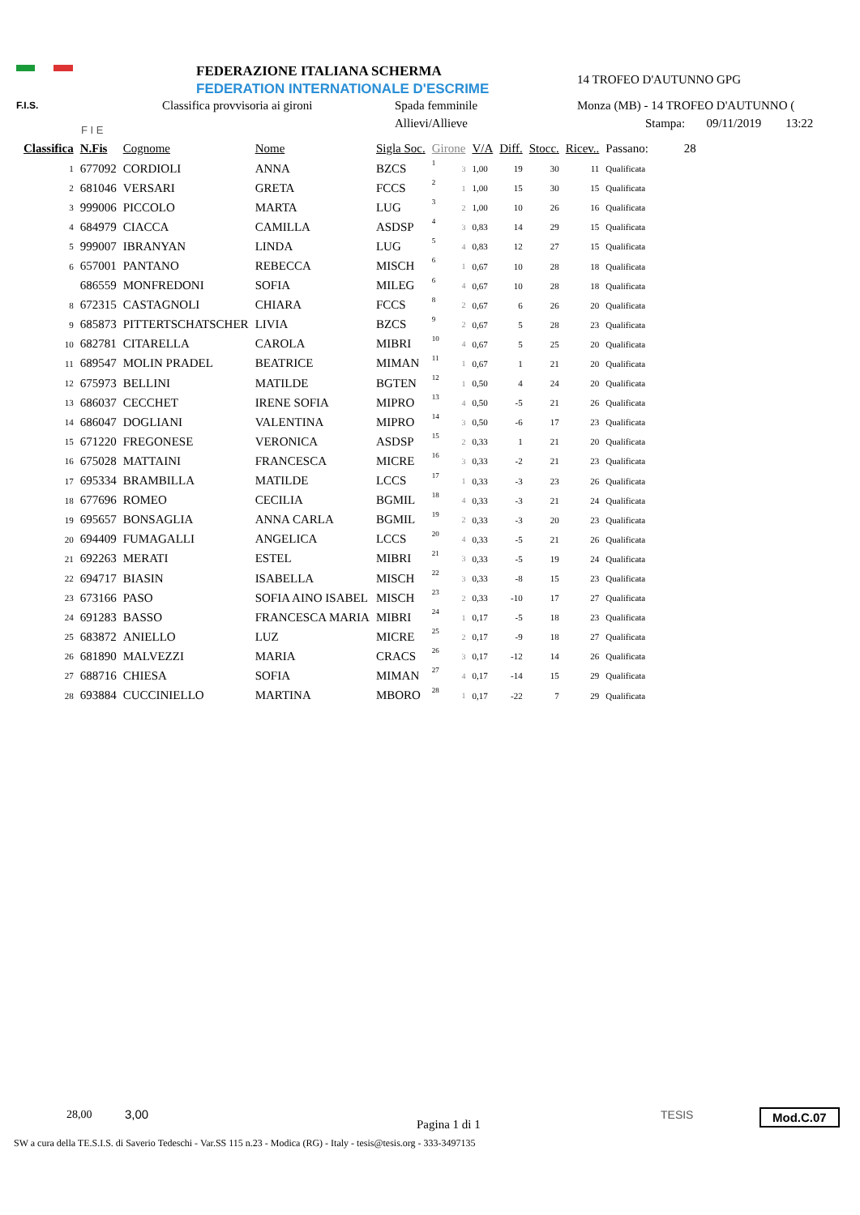F.I.S.
F I E
FEDERAZIONE ITALIANA SCHERMA
FEDERATION INTERNATIONALE D'ESCRIME
Classifica provvisoria ai gironi Spada femminile
Allievi/Allieve
14 TROFEO D'AUTUNNO GPG
Monza (MB) - 14 TROFEO D'AUTUNNO (
Stampa: 09/11/2019 13:22
| Classifica | N.Fis | Cognome | Nome | Sigla Soc. | Girone | | V/A | Diff. | Stocc. | Ricev.. | Passano: | 28 |
| --- | --- | --- | --- | --- | --- | --- | --- | --- | --- | --- | --- | --- |
| 1 | 677092 | CORDIOLI | ANNA | BZCS | 1 | 3 | 1,00 | 19 | 30 | 11 | Qualificata | |
| 2 | 681046 | VERSARI | GRETA | FCCS | 2 | 1 | 1,00 | 15 | 30 | 15 | Qualificata | |
| 3 | 999006 | PICCOLO | MARTA | LUG | 3 | 2 | 1,00 | 10 | 26 | 16 | Qualificata | |
| 4 | 684979 | CIACCA | CAMILLA | ASDSP | 4 | 3 | 0,83 | 14 | 29 | 15 | Qualificata | |
| 5 | 999007 | IBRANYAN | LINDA | LUG | 5 | 4 | 0,83 | 12 | 27 | 15 | Qualificata | |
| 6 | 657001 | PANTANO | REBECCA | MISCH | 6 | 1 | 0,67 | 10 | 28 | 18 | Qualificata | |
| | 686559 | MONFREDONI | SOFIA | MILEG | 6 | 4 | 0,67 | 10 | 28 | 18 | Qualificata | |
| 8 | 672315 | CASTAGNOLI | CHIARA | FCCS | 8 | 2 | 0,67 | 6 | 26 | 20 | Qualificata | |
| 9 | 685873 | PITTERTSCHATSCHER | LIVIA | BZCS | 9 | 2 | 0,67 | 5 | 28 | 23 | Qualificata | |
| 10 | 682781 | CITARELLA | CAROLA | MIBRI | 10 | 4 | 0,67 | 5 | 25 | 20 | Qualificata | |
| 11 | 689547 | MOLIN PRADEL | BEATRICE | MIMAN | 11 | 1 | 0,67 | 1 | 21 | 20 | Qualificata | |
| 12 | 675973 | BELLINI | MATILDE | BGTEN | 12 | 1 | 0,50 | 4 | 24 | 20 | Qualificata | |
| 13 | 686037 | CECCHET | IRENE SOFIA | MIPRO | 13 | 4 | 0,50 | -5 | 21 | 26 | Qualificata | |
| 14 | 686047 | DOGLIANI | VALENTINA | MIPRO | 14 | 3 | 0,50 | -6 | 17 | 23 | Qualificata | |
| 15 | 671220 | FREGONESE | VERONICA | ASDSP | 15 | 2 | 0,33 | 1 | 21 | 20 | Qualificata | |
| 16 | 675028 | MATTAINI | FRANCESCA | MICRE | 16 | 3 | 0,33 | -2 | 21 | 23 | Qualificata | |
| 17 | 695334 | BRAMBILLA | MATILDE | LCCS | 17 | 1 | 0,33 | -3 | 23 | 26 | Qualificata | |
| 18 | 677696 | ROMEO | CECILIA | BGMIL | 18 | 4 | 0,33 | -3 | 21 | 24 | Qualificata | |
| 19 | 695657 | BONSAGLIA | ANNA CARLA | BGMIL | 19 | 2 | 0,33 | -3 | 20 | 23 | Qualificata | |
| 20 | 694409 | FUMAGALLI | ANGELICA | LCCS | 20 | 4 | 0,33 | -5 | 21 | 26 | Qualificata | |
| 21 | 692263 | MERATI | ESTEL | MIBRI | 21 | 3 | 0,33 | -5 | 19 | 24 | Qualificata | |
| 22 | 694717 | BIASIN | ISABELLA | MISCH | 22 | 3 | 0,33 | -8 | 15 | 23 | Qualificata | |
| 23 | 673166 | PASO | SOFIA AINO ISABEL | MISCH | 23 | 2 | 0,33 | -10 | 17 | 27 | Qualificata | |
| 24 | 691283 | BASSO | FRANCESCA MARIA | MIBRI | 24 | 1 | 0,17 | -5 | 18 | 23 | Qualificata | |
| 25 | 683872 | ANIELLO | LUZ | MICRE | 25 | 2 | 0,17 | -9 | 18 | 27 | Qualificata | |
| 26 | 681890 | MALVEZZI | MARIA | CRACS | 26 | 3 | 0,17 | -12 | 14 | 26 | Qualificata | |
| 27 | 688716 | CHIESA | SOFIA | MIMAN | 27 | 4 | 0,17 | -14 | 15 | 29 | Qualificata | |
| 28 | 693884 | CUCCINIELLO | MARTINA | MBORO | 28 | 1 | 0,17 | -22 | 7 | 29 | Qualificata | |
28,00 3,00
Pagina 1 di 1
TESIS Mod.C.07
SW a cura della TE.S.I.S. di Saverio Tedeschi - Var.SS 115 n.23 - Modica (RG) - Italy - tesis@tesis.org - 333-3497135